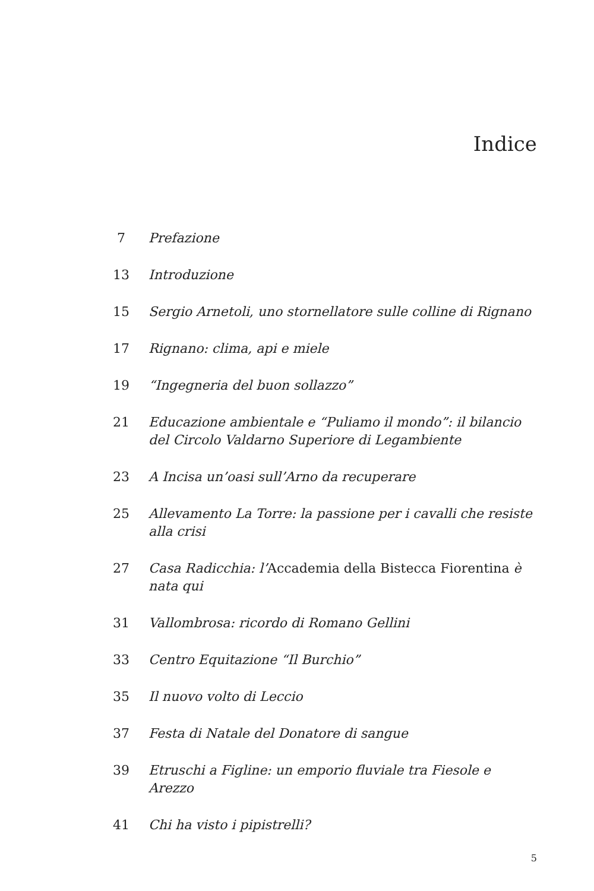Indice
7 Prefazione
13 Introduzione
15 Sergio Arnetoli, uno stornellatore sulle colline di Rignano
17 Rignano: clima, api e miele
19 “Ingegneria del buon sollazzo”
21 Educazione ambientale e “Puliamo il mondo”: il bilancio del Circolo Valdarno Superiore di Legambiente
23 A Incisa un’oasi sull’Arno da recuperare
25 Allevamento La Torre: la passione per i cavalli che resiste alla crisi
27 Casa Radicchia: l’Accademia della Bistecca Fiorentina è nata qui
31 Vallombrosa: ricordo di Romano Gellini
33 Centro Equitazione “Il Burchio”
35 Il nuovo volto di Leccio
37 Festa di Natale del Donatore di sangue
39 Etruschi a Figline: un emporio fluviale tra Fiesole e Arezzo
41 Chi ha visto i pipistrelli?
5